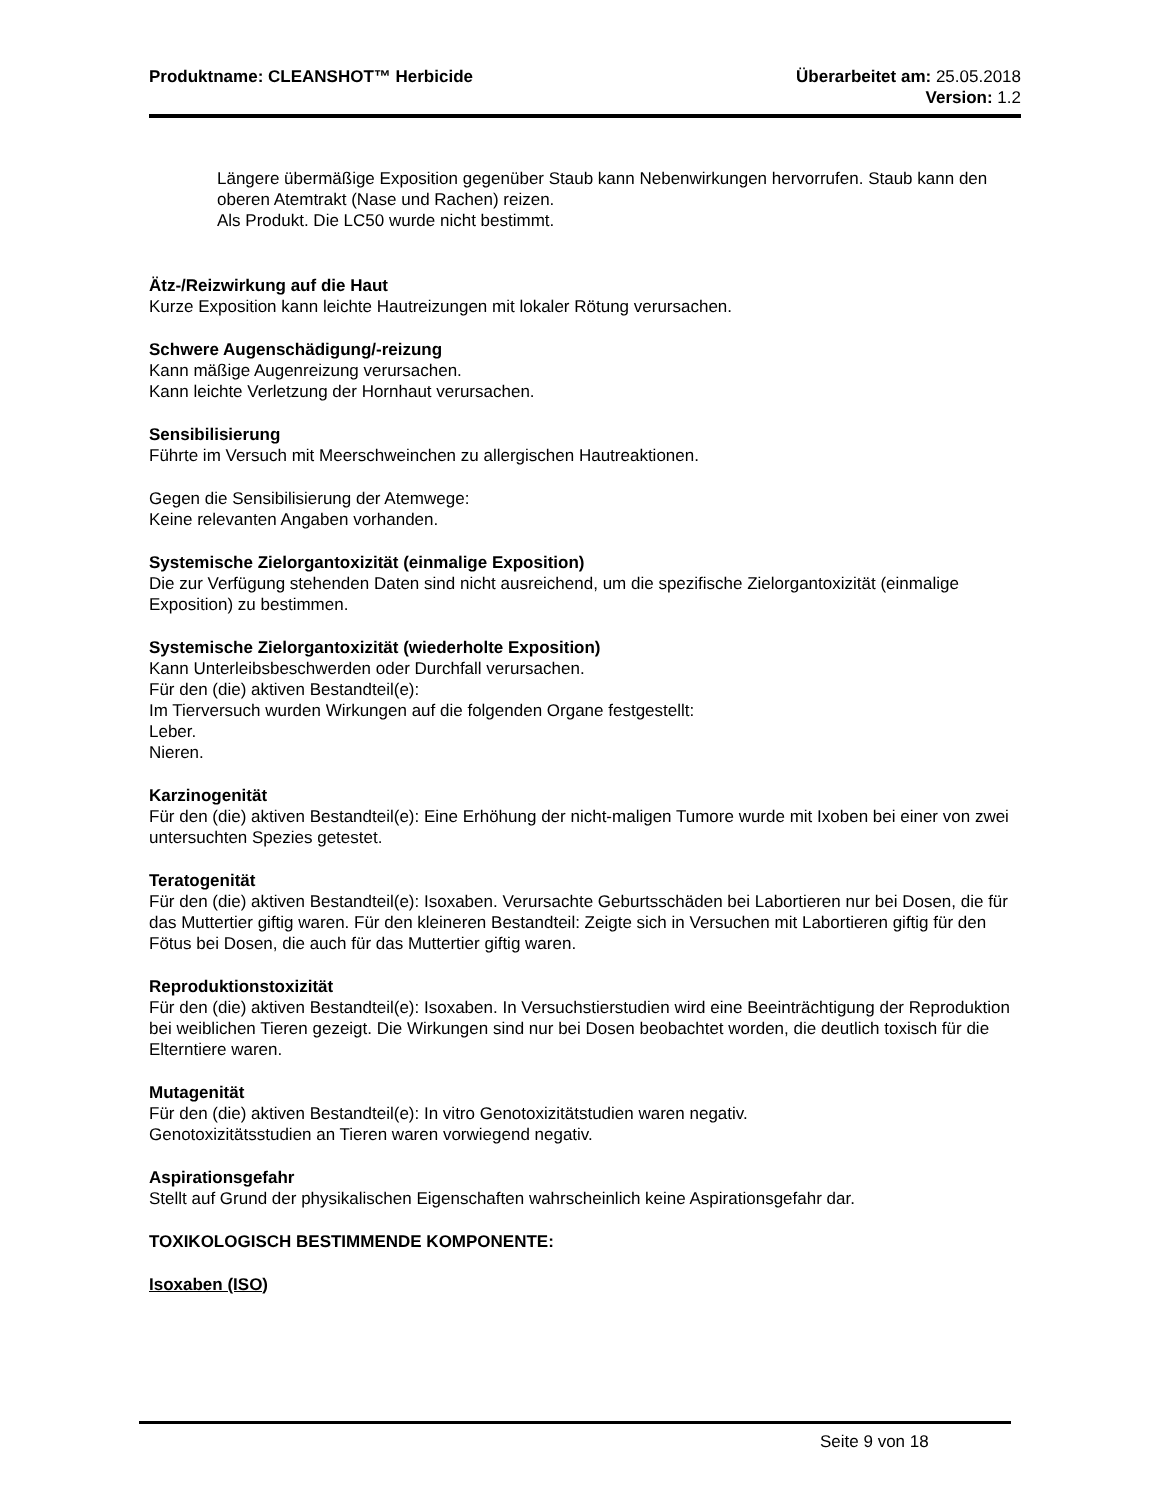Produktname: CLEANSHOT™ Herbicide
Überarbeitet am: 25.05.2018
Version: 1.2
Längere übermäßige Exposition gegenüber Staub kann Nebenwirkungen hervorrufen. Staub kann den oberen Atemtrakt (Nase und Rachen) reizen.
Als Produkt. Die LC50 wurde nicht bestimmt.
Ätz-/Reizwirkung auf die Haut
Kurze Exposition kann leichte Hautreizungen mit lokaler Rötung verursachen.
Schwere Augenschädigung/-reizung
Kann mäßige Augenreizung verursachen.
Kann leichte Verletzung der Hornhaut verursachen.
Sensibilisierung
Führte im Versuch mit Meerschweinchen zu allergischen Hautreaktionen.
Gegen die Sensibilisierung der Atemwege:
Keine relevanten Angaben vorhanden.
Systemische Zielorgantoxizität (einmalige Exposition)
Die zur Verfügung stehenden Daten sind nicht ausreichend, um die spezifische Zielorgantoxizität (einmalige Exposition) zu bestimmen.
Systemische Zielorgantoxizität (wiederholte Exposition)
Kann Unterleibsbeschwerden oder Durchfall verursachen.
Für den (die) aktiven Bestandteil(e):
Im Tierversuch wurden Wirkungen auf die folgenden Organe festgestellt:
Leber.
Nieren.
Karzinogenität
Für den (die) aktiven Bestandteil(e): Eine Erhöhung der nicht-maligen Tumore wurde mit Ixoben bei einer von zwei untersuchten Spezies getestet.
Teratogenität
Für den (die) aktiven Bestandteil(e): Isoxaben. Verursachte Geburtsschäden bei Labortieren nur bei Dosen, die für das Muttertier giftig waren. Für den kleineren Bestandteil: Zeigte sich in Versuchen mit Labortieren giftig für den Fötus bei Dosen, die auch für das Muttertier giftig waren.
Reproduktionstoxizität
Für den (die) aktiven Bestandteil(e): Isoxaben. In Versuchstierstudien wird eine Beeinträchtigung der Reproduktion bei weiblichen Tieren gezeigt. Die Wirkungen sind nur bei Dosen beobachtet worden, die deutlich toxisch für die Elterntiere waren.
Mutagenität
Für den (die) aktiven Bestandteil(e): In vitro Genotoxizitätstudien waren negativ.
Genotoxizitätsstudien an Tieren waren vorwiegend negativ.
Aspirationsgefahr
Stellt auf Grund der physikalischen Eigenschaften wahrscheinlich keine Aspirationsgefahr dar.
TOXIKOLOGISCH BESTIMMENDE KOMPONENTE:
Isoxaben (ISO)
Seite 9 von 18